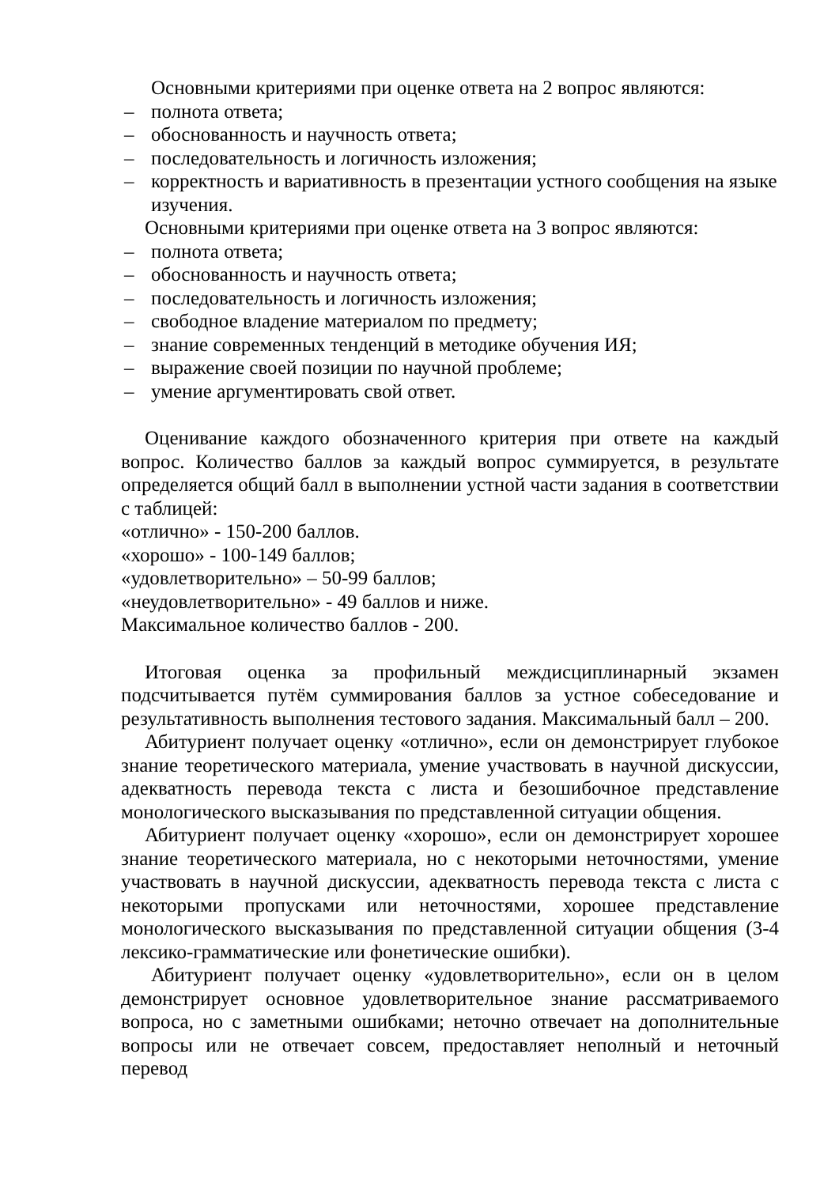Основными критериями при оценке ответа на 2 вопрос являются:
– полнота ответа;
– обоснованность и научность ответа;
– последовательность и логичность изложения;
– корректность и вариативность в презентации устного сообщения на языке изучения.
Основными критериями при оценке ответа на 3 вопрос являются:
– полнота ответа;
– обоснованность и научность ответа;
– последовательность и логичность изложения;
– свободное владение материалом по предмету;
– знание современных тенденций в методике обучения ИЯ;
– выражение своей позиции по научной проблеме;
– умение аргументировать свой ответ.
Оценивание каждого обозначенного критерия при ответе на каждый вопрос. Количество баллов за каждый вопрос суммируется, в результате определяется общий балл в выполнении устной части задания в соответствии с таблицей:
«отлично» - 150-200 баллов.
«хорошо» - 100-149 баллов;
«удовлетворительно» – 50-99 баллов;
«неудовлетворительно» - 49 баллов и ниже.
Максимальное количество баллов - 200.
Итоговая оценка за профильный междисциплинарный экзамен подсчитывается путём суммирования баллов за устное собеседование и результативность выполнения тестового задания. Максимальный балл – 200.
Абитуриент получает оценку «отлично», если он демонстрирует глубокое знание теоретического материала, умение участвовать в научной дискуссии, адекватность перевода текста с листа и безошибочное представление монологического высказывания по представленной ситуации общения.
Абитуриент получает оценку «хорошо», если он демонстрирует хорошее знание теоретического материала, но с некоторыми неточностями, умение участвовать в научной дискуссии, адекватность перевода текста с листа с некоторыми пропусками или неточностями, хорошее представление монологического высказывания по представленной ситуации общения (3-4 лексико-грамматические или фонетические ошибки).
Абитуриент получает оценку «удовлетворительно», если он в целом демонстрирует основное удовлетворительное знание рассматриваемого вопроса, но с заметными ошибками; неточно отвечает на дополнительные вопросы или не отвечает совсем, предоставляет неполный и неточный перевод